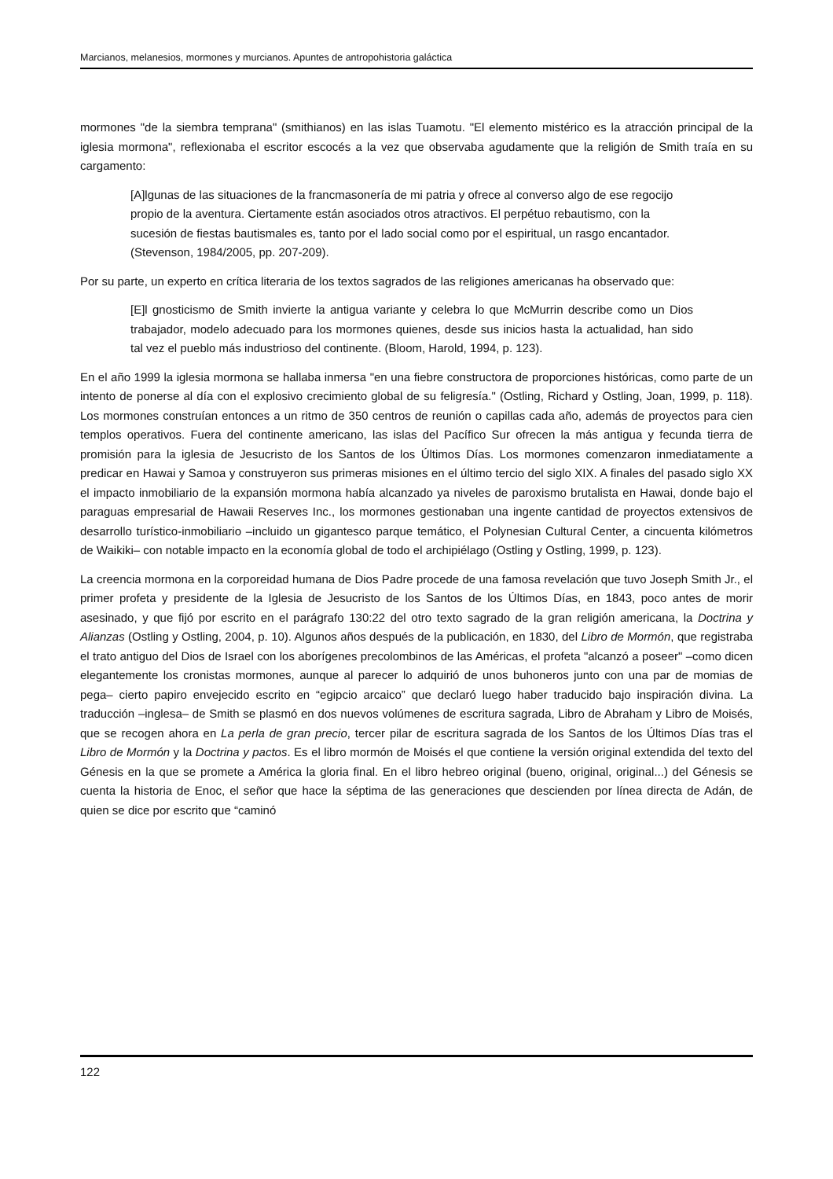Marcianos, melanesios, mormones y murcianos. Apuntes de antropohistoria galáctica
mormones "de la siembra temprana" (smithianos) en las islas Tuamotu. "El elemento mistérico es la atracción principal de la iglesia mormona", reflexionaba el escritor escocés a la vez que observaba agudamente que la religión de Smith traía en su cargamento:
[A]lgunas de las situaciones de la francmasonería de mi patria y ofrece al converso algo de ese regocijo propio de la aventura. Ciertamente están asociados otros atractivos. El perpétuo rebautismo, con la sucesión de fiestas bautismales es, tanto por el lado social como por el espiritual, un rasgo encantador. (Stevenson, 1984/2005, pp. 207-209).
Por su parte, un experto en crítica literaria de los textos sagrados de las religiones americanas ha observado que:
[E]l gnosticismo de Smith invierte la antigua variante y celebra lo que McMurrin describe como un Dios trabajador, modelo adecuado para los mormones quienes, desde sus inicios hasta la actualidad, han sido tal vez el pueblo más industrioso del continente. (Bloom, Harold, 1994, p. 123).
En el año 1999 la iglesia mormona se hallaba inmersa "en una fiebre constructora de proporciones históricas, como parte de un intento de ponerse al día con el explosivo crecimiento global de su feligresía." (Ostling, Richard y Ostling, Joan, 1999, p. 118). Los mormones construían entonces a un ritmo de 350 centros de reunión o capillas cada año, además de proyectos para cien templos operativos. Fuera del continente americano, las islas del Pacífico Sur ofrecen la más antigua y fecunda tierra de promisión para la iglesia de Jesucristo de los Santos de los Últimos Días. Los mormones comenzaron inmediatamente a predicar en Hawai y Samoa y construyeron sus primeras misiones en el último tercio del siglo XIX. A finales del pasado siglo XX el impacto inmobiliario de la expansión mormona había alcanzado ya niveles de paroxismo brutalista en Hawai, donde bajo el paraguas empresarial de Hawaii Reserves Inc., los mormones gestionaban una ingente cantidad de proyectos extensivos de desarrollo turístico-inmobiliario –incluido un gigantesco parque temático, el Polynesian Cultural Center, a cincuenta kilómetros de Waikiki– con notable impacto en la economía global de todo el archipiélago (Ostling y Ostling, 1999, p. 123).
La creencia mormona en la corporeidad humana de Dios Padre procede de una famosa revelación que tuvo Joseph Smith Jr., el primer profeta y presidente de la Iglesia de Jesucristo de los Santos de los Últimos Días, en 1843, poco antes de morir asesinado, y que fijó por escrito en el parágrafo 130:22 del otro texto sagrado de la gran religión americana, la Doctrina y Alianzas (Ostling y Ostling, 2004, p. 10). Algunos años después de la publicación, en 1830, del Libro de Mormón, que registraba el trato antiguo del Dios de Israel con los aborígenes precolombinos de las Américas, el profeta "alcanzó a poseer" –como dicen elegantemente los cronistas mormones, aunque al parecer lo adquirió de unos buhoneros junto con una par de momias de pega– cierto papiro envejecido escrito en “egipcio arcaico” que declaró luego haber traducido bajo inspiración divina. La traducción –inglesa– de Smith se plasmó en dos nuevos volúmenes de escritura sagrada, Libro de Abraham y Libro de Moisés, que se recogen ahora en La perla de gran precio, tercer pilar de escritura sagrada de los Santos de los Últimos Días tras el Libro de Mormón y la Doctrina y pactos. Es el libro mormón de Moisés el que contiene la versión original extendida del texto del Génesis en la que se promete a América la gloria final. En el libro hebreo original (bueno, original, original...) del Génesis se cuenta la historia de Enoc, el señor que hace la séptima de las generaciones que descienden por línea directa de Adán, de quien se dice por escrito que “caminó
122